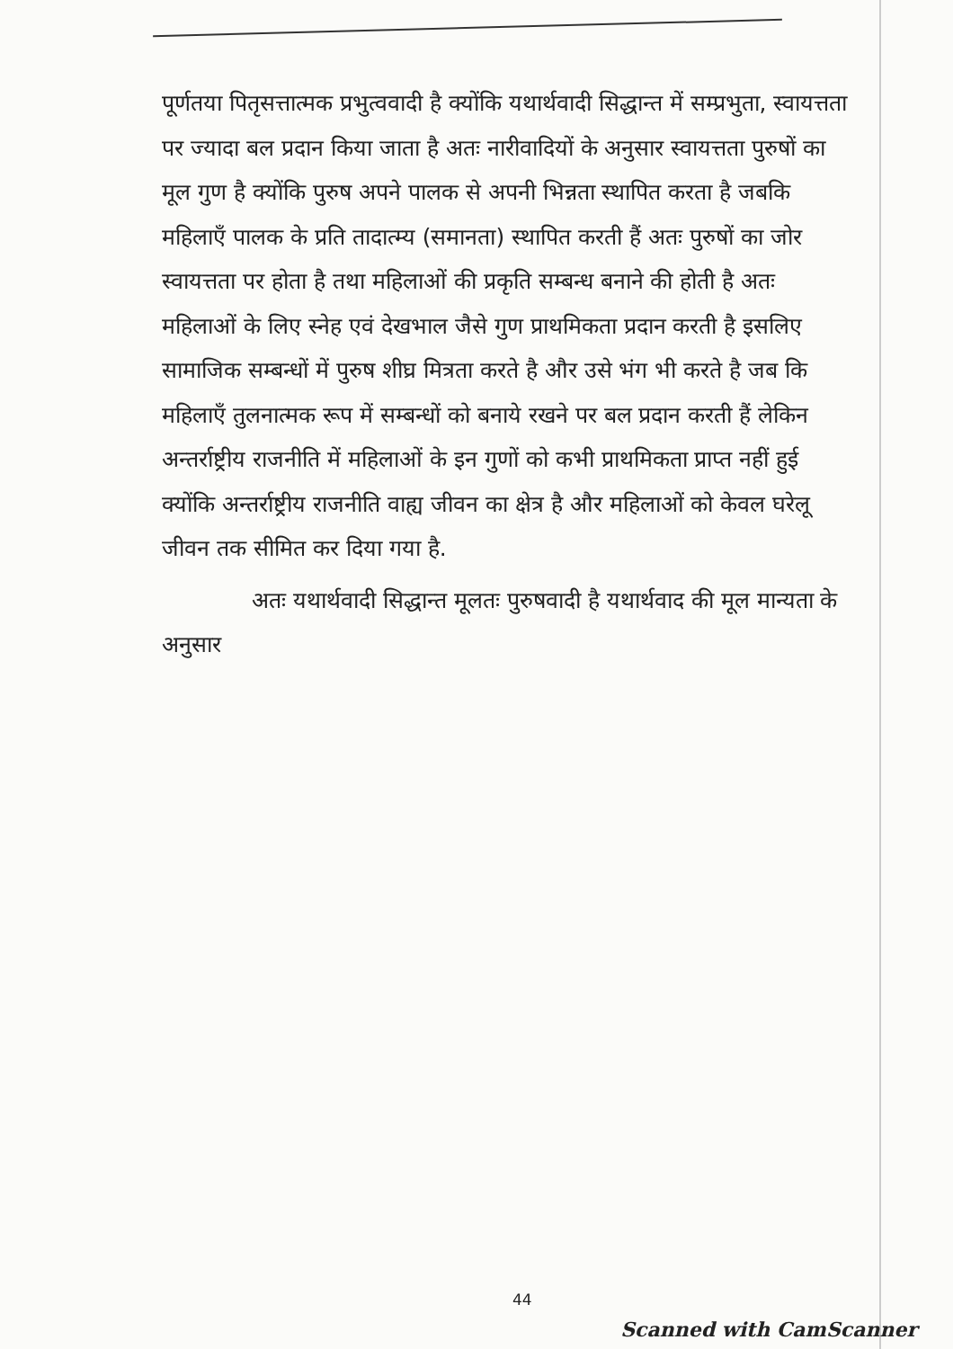पूर्णतया पितृसत्तात्मक प्रभुत्ववादी है क्योंकि यथार्थवादी सिद्धान्त में सम्प्रभुता, स्वायत्तता पर ज्यादा बल प्रदान किया जाता है अतः नारीवादियों के अनुसार स्वायत्तता पुरुषों का मूल गुण है क्योंकि पुरुष अपने पालक से अपनी भिन्नता स्थापित करता है जबकि महिलाएँ पालक के प्रति तादात्म्य (समानता) स्थापित करती हैं अतः पुरुषों का जोर स्वायत्तता पर होता है तथा महिलाओं की प्रकृति सम्बन्ध बनाने की होती है अतः महिलाओं के लिए स्नेह एवं देखभाल जैसे गुण प्राथमिकता प्रदान करती है इसलिए सामाजिक सम्बन्धों में पुरुष शीघ्र मित्रता करते है और उसे भंग भी करते है जब कि महिलाएँ तुलनात्मक रूप में सम्बन्धों को बनाये रखने पर बल प्रदान करती हैं लेकिन अन्तर्राष्ट्रीय राजनीति में महिलाओं के इन गुणों को कभी प्राथमिकता प्राप्त नहीं हुई क्योंकि अन्तर्राष्ट्रीय राजनीति वाह्य जीवन का क्षेत्र है और महिलाओं को केवल घरेलू जीवन तक सीमित कर दिया गया है.
अतः यथार्थवादी सिद्धान्त मूलतः पुरुषवादी है यथार्थवाद की मूल मान्यता के अनुसार
44
Scanned with CamScanner